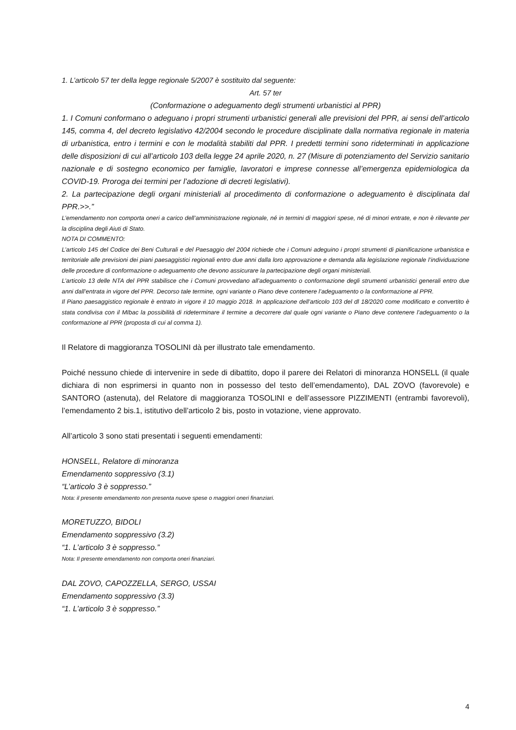1. L’articolo 57 ter della legge regionale 5/2007 è sostituito dal seguente:
Art. 57 ter
(Conformazione o adeguamento degli strumenti urbanistici al PPR)
1. I Comuni conformano o adeguano i propri strumenti urbanistici generali alle previsioni del PPR, ai sensi dell’articolo 145, comma 4, del decreto legislativo 42/2004 secondo le procedure disciplinate dalla normativa regionale in materia di urbanistica, entro i termini e con le modalità stabiliti dal PPR. I predetti termini sono rideterminati in applicazione delle disposizioni di cui all’articolo 103 della legge 24 aprile 2020, n. 27 (Misure di potenziamento del Servizio sanitario nazionale e di sostegno economico per famiglie, lavoratori e imprese connesse all’emergenza epidemiologica da COVID-19. Proroga dei termini per l’adozione di decreti legislativi).
2. La partecipazione degli organi ministeriali al procedimento di conformazione o adeguamento è disciplinata dal PPR.>>.”
L’emendamento non comporta oneri a carico dell’amministrazione regionale, né in termini di maggiori spese, né di minori entrate, e non è rilevante per la disciplina degli Aiuti di Stato.
NOTA DI COMMENTO:
L’articolo 145 del Codice dei Beni Culturali e del Paesaggio del 2004 richiede che i Comuni adeguino i propri strumenti di pianificazione urbanistica e territoriale alle previsioni dei piani paesaggistici regionali entro due anni dalla loro approvazione e demanda alla legislazione regionale l’individuazione delle procedure di conformazione o adeguamento che devono assicurare la partecipazione degli organi ministeriali.
L’articolo 13 delle NTA del PPR stabilisce che i Comuni provvedano all’adeguamento o conformazione degli strumenti urbanistici generali entro due anni dall’entrata in vigore del PPR. Decorso tale termine, ogni variante o Piano deve contenere l’adeguamento o la conformazione al PPR.
Il Piano paesaggistico regionale è entrato in vigore il 10 maggio 2018. In applicazione dell’articolo 103 del dl 18/2020 come modificato e convertito è stata condivisa con il MIbac la possibilità di rideterminare il termine a decorrere dal quale ogni variante o Piano deve contenere l’adeguamento o la conformazione al PPR (proposta di cui al comma 1).
Il Relatore di maggioranza TOSOLINI dà per illustrato tale emendamento.
Poiché nessuno chiede di intervenire in sede di dibattito, dopo il parere dei Relatori di minoranza HONSELL (il quale dichiara di non esprimersi in quanto non in possesso del testo dell’emendamento), DAL ZOVO (favorevole) e SANTORO (astenuta), del Relatore di maggioranza TOSOLINI e dell’assessore PIZZIMENTI (entrambi favorevoli), l’emendamento 2 bis.1, istitutivo dell’articolo 2 bis, posto in votazione, viene approvato.
All’articolo 3 sono stati presentati i seguenti emendamenti:
HONSELL, Relatore di minoranza
Emendamento soppressivo (3.1)
“L’articolo 3 è soppresso.”
Nota: il presente emendamento non presenta nuove spese o maggiori oneri finanziari.
MORETUZZO, BIDOLI
Emendamento soppressivo (3.2)
“1. L’articolo 3 è soppresso.”
Nota: Il presente emendamento non comporta oneri finanziari.
DAL ZOVO, CAPOZZELLA, SERGO, USSAI
Emendamento soppressivo (3.3)
“1. L’articolo 3 è soppresso.”
4